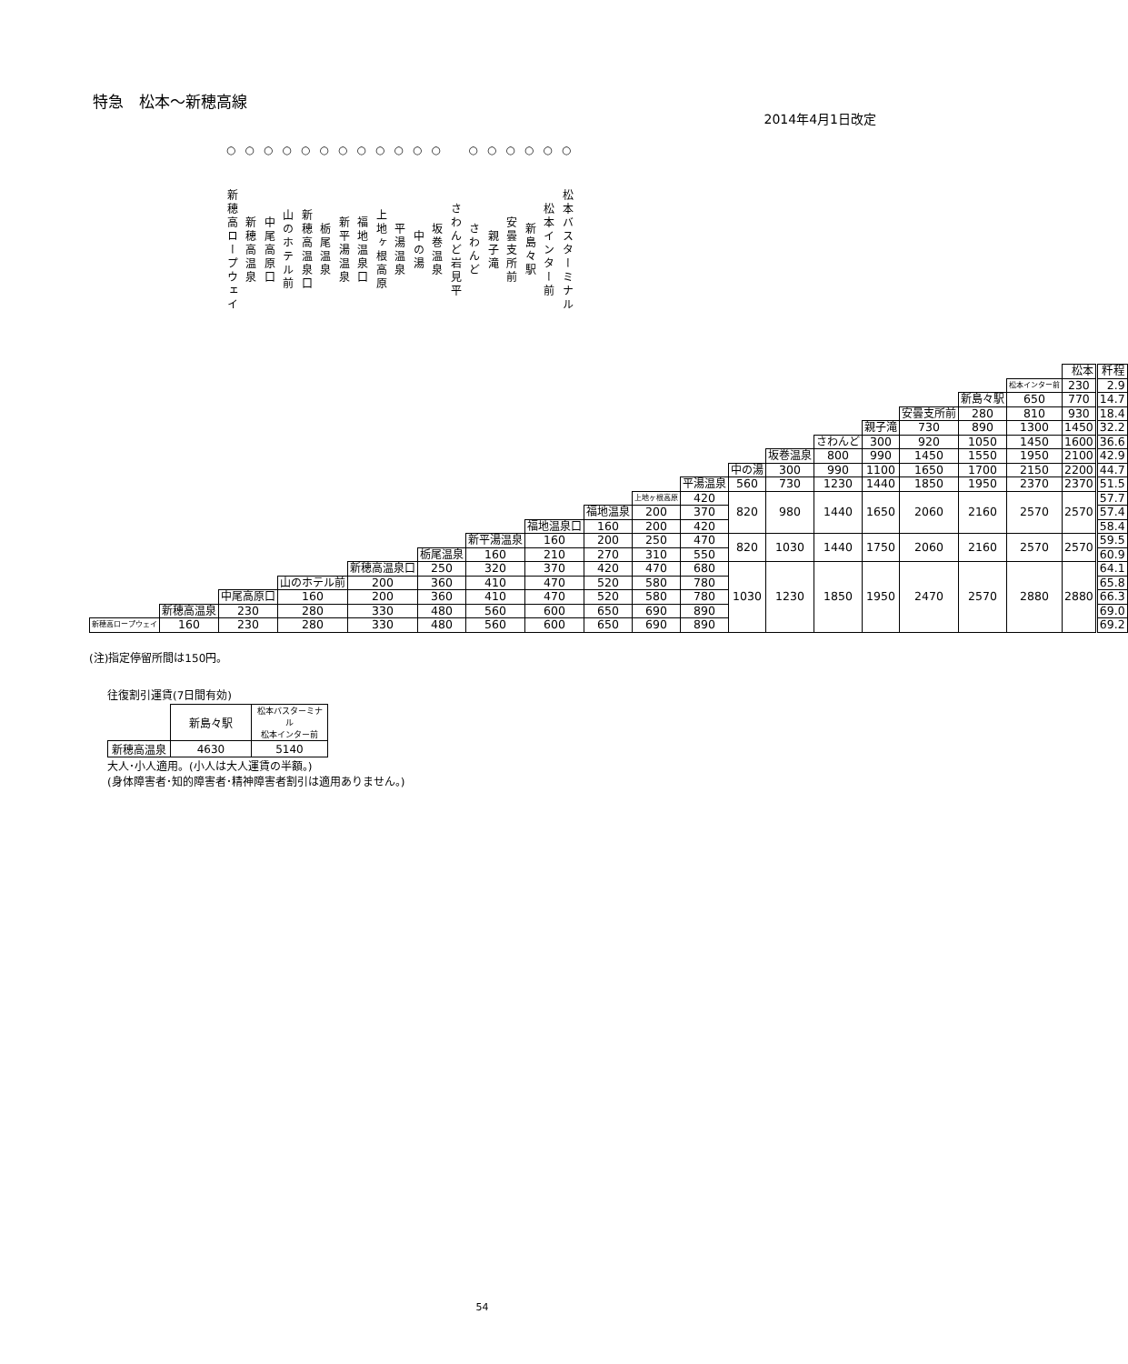特急　松本～新穂高線
2014年4月1日改定
○
新穂高ロープウェイ
○
新穂高温泉
○
中尾高原口
○
山のホテル前
○
新穂高温泉口
○
栃尾温泉
○
新平湯温泉
○
福地温泉口
○
上地ヶ根高原
○
平湯温泉
○
中の湯
○
坂巻温泉
さわんど岩見平
○
さわんど
○
親子滝
○
安曇支所前
○
新島々駅
○
松本インター前
○
松本バスターミナル
| | | | | | | | | | | | | | | | | | | 松本 | 粁程 |
| | | | | | | | | | | | | | | | | | 松本インター前 | 230 | 2.9 |
| | | | | | | | | | | | | | | | | 新島々駅 | 650 | 770 | 14.7 |
| | | | | | | | | | | | | | | | 安曇支所前 | 280 | 810 | 930 | 18.4 |
| | | | | | | | | | | | | | | 親子滝 | 730 | 890 | 1300 | 1450 | 32.2 |
| | | | | | | | | | | | | | さわんど | 300 | 920 | 1050 | 1450 | 1600 | 36.6 |
| | | | | | | | | | | | | 坂巻温泉 | 800 | 990 | 1450 | 1550 | 1950 | 2100 | 42.9 |
| | | | | | | | | | | | 中の湯 | 300 | 990 | 1100 | 1650 | 1700 | 2150 | 2200 | 44.7 |
| | | | | | | | | | | 平湯温泉 | 560 | 730 | 1230 | 1440 | 1850 | 1950 | 2370 | 2370 | 51.5 |
| | | | | | | | | | 上地ヶ根高原 | 420 | 820 | 980 | 1440 | 1650 | 2060 | 2160 | 2570 | 2570 | 57.7 |
| | | | | | | | | 福地温泉 | 200 | 370 | | | | | | | | | 57.4 |
| | | | | | | | 福地温泉口 | 160 | 200 | 420 | | | | | | | | | 58.4 |
| | | | | | | 新平湯温泉 | 160 | 200 | 250 | 470 | 820 | 1030 | 1440 | 1750 | 2060 | 2160 | 2570 | 2570 | 59.5 |
| | | | | | 栃尾温泉 | 160 | 210 | 270 | 310 | 550 | | | | | | | | | 60.9 |
| | | | | 新穂高温泉口 | 250 | 320 | 370 | 420 | 470 | 680 | 1030 | 1230 | 1850 | 1950 | 2470 | 2570 | 2880 | 2880 | 64.1 |
| | | | 山のホテル前 | 200 | 360 | 410 | 470 | 520 | 580 | 780 | | | | | | | | | 65.8 |
| | | 中尾高原口 | 160 | 200 | 360 | 410 | 470 | 520 | 580 | 780 | | | | | | | | | 66.3 |
| | 新穂高温泉 | 230 | 280 | 330 | 480 | 560 | 600 | 650 | 690 | 890 | | | | | | | | | 69.0 |
| 新穂高ロープウェイ | 160 | 230 | 280 | 330 | 480 | 560 | 600 | 650 | 690 | 890 | | | | | | | | | 69.2 |
(注)指定停留所間は150円。
往復割引運賃(7日間有効)
| | 新島々駅 | 松本バスターミナル 松本インター前 |
| 新穂高温泉 | 4630 | 5140 |
大人･小人適用。(小人は大人運賃の半額。)
(身体障害者･知的障害者･精神障害者割引は適用ありません。)
54